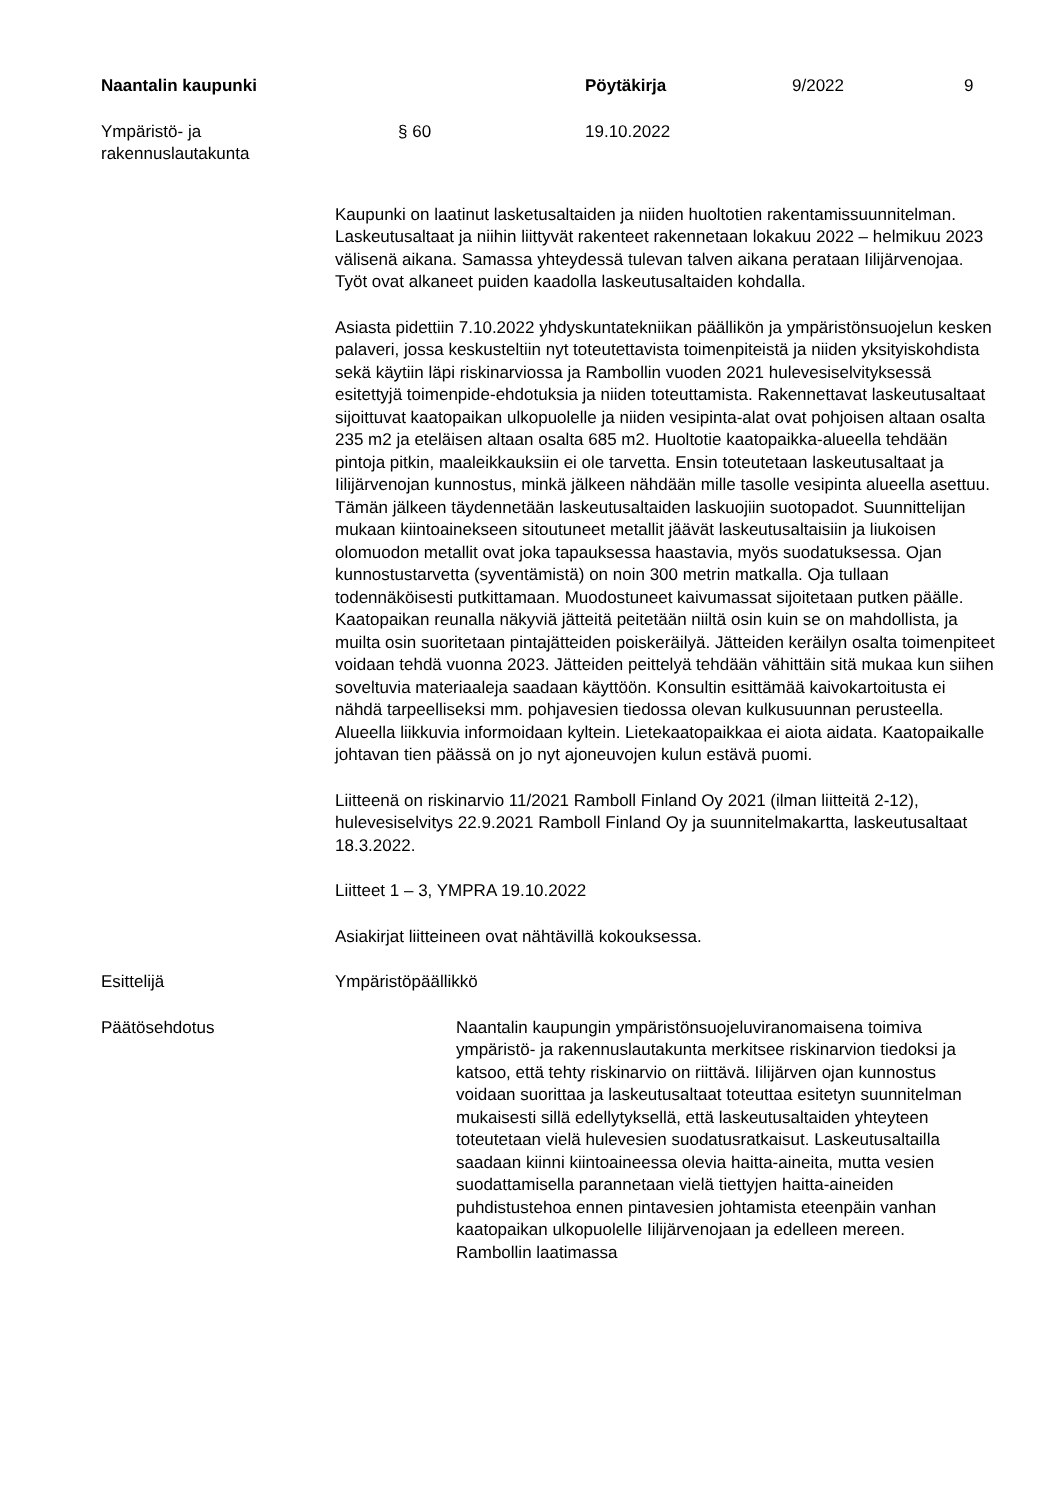Naantalin kaupunki Pöytäkirja 9/2022 9
Ympäristö- ja
rakennuslautakunta
§ 60 19.10.2022
Kaupunki on laatinut lasketusaltaiden ja niiden huoltotien rakentamissuunnitelman. Laskeutusaltaat ja niihin liittyvät rakenteet rakennetaan lokakuu 2022 – helmikuu 2023 välisenä aikana. Samassa yhteydessä tulevan talven aikana perataan Iilijärvenojaa. Työt ovat alkaneet puiden kaadolla laskeutusaltaiden kohdalla.
Asiasta pidettiin 7.10.2022 yhdyskuntatekniikan päällikön ja ympäristönsuojelun kesken palaveri, jossa keskusteltiin nyt toteutettavista toimenpiteistä ja niiden yksityiskohdista sekä käytiin läpi riskinarviossa ja Rambollin vuoden 2021 hulevesiselvityksessä esitettyjä toimenpide-ehdotuksia ja niiden toteuttamista. Rakennettavat laskeutusaltaat sijoittuvat kaatopaikan ulkopuolelle ja niiden vesipinta-alat ovat pohjoisen altaan osalta 235 m2 ja eteläisen altaan osalta 685 m2. Huoltotie kaatopaikka-alueella tehdään pintoja pitkin, maaleikkauksiin ei ole tarvetta. Ensin toteutetaan laskeutusaltaat ja Iilijärvenojan kunnostus, minkä jälkeen nähdään mille tasolle vesipinta alueella asettuu. Tämän jälkeen täydennetään laskeutusaltaiden laskuojiin suotopadot. Suunnittelijan mukaan kiintoainekseen sitoutuneet metallit jäävät laskeutusaltaisiin ja liukoisen olomuodon metallit ovat joka tapauksessa haastavia, myös suodatuksessa. Ojan kunnostustarvetta (syventämistä) on noin 300 metrin matkalla. Oja tullaan todennäköisesti putkittamaan. Muodostuneet kaivumassat sijoitetaan putken päälle. Kaatopaikan reunalla näkyviä jätteitä peitetään niiltä osin kuin se on mahdollista, ja muilta osin suoritetaan pintajätteiden poiskeräilyä. Jätteiden keräilyn osalta toimenpiteet voidaan tehdä vuonna 2023. Jätteiden peittelyä tehdään vähittäin sitä mukaa kun siihen soveltuvia materiaaleja saadaan käyttöön. Konsultin esittämää kaivokartoitusta ei nähdä tarpeelliseksi mm. pohjavesien tiedossa olevan kulkusuunnan perusteella. Alueella liikkuvia informoidaan kyltein. Lietekaatopaikkaa ei aiota aidata. Kaatopaikalle johtavan tien päässä on jo nyt ajoneuvojen kulun estävä puomi.
Liitteenä on riskinarvio 11/2021 Ramboll Finland Oy 2021 (ilman liitteitä 2-12), hulevesiselvitys 22.9.2021 Ramboll Finland Oy ja suunnitelmakartta, laskeutusaltaat 18.3.2022.
Liitteet 1 – 3, YMPRA 19.10.2022
Asiakirjat liitteineen ovat nähtävillä kokouksessa.
Esittelijä Ympäristöpäällikkö
Päätösehdotus Naantalin kaupungin ympäristönsuojeluviranomaisena toimiva ympäristö- ja rakennuslautakunta merkitsee riskinarvion tiedoksi ja katsoo, että tehty riskinarvio on riittävä. Iilijärven ojan kunnostus voidaan suorittaa ja laskeutusaltaat toteuttaa esitetyn suunnitelman mukaisesti sillä edellytyksellä, että laskeutusaltaiden yhteyteen toteutetaan vielä hulevesien suodatusratkaisut. Laskeutusaltailla saadaan kiinni kiintoaineessa olevia haitta-aineita, mutta vesien suodattamisella parannetaan vielä tiettyjen haitta-aineiden puhdistustehoa ennen pintavesien johtamista eteenpäin vanhan kaatopaikan ulkopuolelle Iilijärvenojaan ja edelleen mereen. Rambollin laatimassa